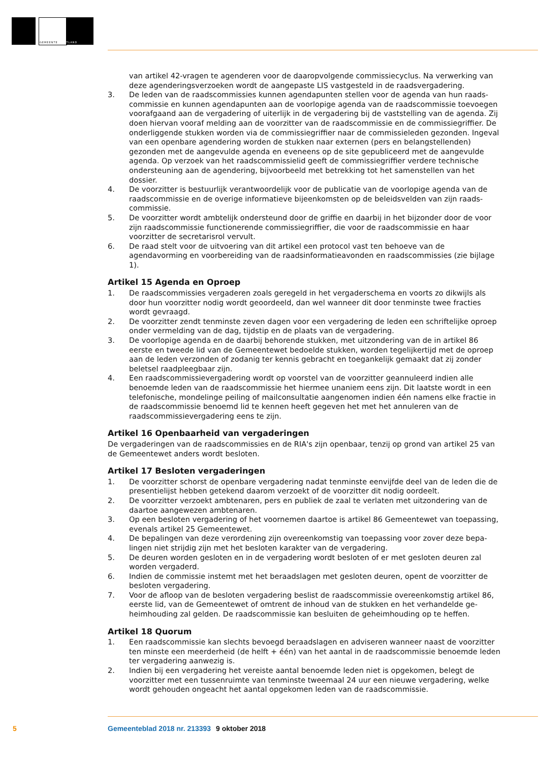GEMEENTE WESTLAND
van artikel 42-vragen te agenderen voor de daaropvolgende commissiecyclus. Na verwerking van deze agenderingsverzoeken wordt de aangepaste LIS vastgesteld in de raadsvergadering.
3. De leden van de raadscommissies kunnen agendapunten stellen voor de agenda van hun raads­commissie en kunnen agendapunten aan de voorlopige agenda van de raadscommissie toevoegen voorafgaand aan de vergadering of uiterlijk in de vergadering bij de vaststelling van de agenda. Zij doen hiervan vooraf melding aan de voorzitter van de raadscommissie en de commissiegriffier. De onderliggende stukken worden via de commissiegriffier naar de commissieleden gezonden. Ingeval van een openbare agendering worden de stukken naar externen (pers en belangstellenden) gezonden met de aangevulde agenda en eveneens op de site gepubliceerd met de aangevulde agenda. Op verzoek van het raadscommissielid geeft de commissiegriffier verdere technische ondersteuning aan de agendering, bijvoorbeeld met betrekking tot het samenstellen van het dossier.
4. De voorzitter is bestuurlijk verantwoordelijk voor de publicatie van de voorlopige agenda van de raadscommissie en de overige informatieve bijeenkomsten op de beleidsvelden van zijn raads­commissie.
5. De voorzitter wordt ambtelijk ondersteund door de griffie en daarbij in het bijzonder door de voor zijn raadscommissie functionerende commissiegriffier, die voor de raadscommissie en haar voorzitter de secretarisrol vervult.
6. De raad stelt voor de uitvoering van dit artikel een protocol vast ten behoeve van de agendavorming en voorbereiding van de raadsinformatieavonden en raadscommissies (zie bijlage 1).
Artikel 15 Agenda en Oproep
1. De raadscommissies vergaderen zoals geregeld in het vergaderschema en voorts zo dikwijls als door hun voorzitter nodig wordt geoordeeld, dan wel wanneer dit door tenminste twee fracties wordt gevraagd.
2. De voorzitter zendt tenminste zeven dagen voor een vergadering de leden een schriftelijke oproep onder vermelding van de dag, tijdstip en de plaats van de vergadering.
3. De voorlopige agenda en de daarbij behorende stukken, met uitzondering van de in artikel 86 eerste en tweede lid van de Gemeentewet bedoelde stukken, worden tegelijkertijd met de oproep aan de leden verzonden of zodanig ter kennis gebracht en toegankelijk gemaakt dat zij zonder beletsel raadpleegbaar zijn.
4. Een raadscommissievergadering wordt op voorstel van de voorzitter geannuleerd indien alle benoemde leden van de raadscommissie het hiermee unaniem eens zijn. Dit laatste wordt in een telefonische, mondelinge peiling of mailconsultatie aangenomen indien één namens elke fractie in de raadscommissie benoemd lid te kennen heeft gegeven het met het annuleren van de raadscommissievergadering eens te zijn.
Artikel 16 Openbaarheid van vergaderingen
De vergaderingen van de raadscommissies en de RIA's zijn openbaar, tenzij op grond van artikel 25 van de Gemeentewet anders wordt besloten.
Artikel 17 Besloten vergaderingen
1. De voorzitter schorst de openbare vergadering nadat tenminste eenvijfde deel van de leden die de presentielijst hebben getekend daarom verzoekt of de voorzitter dit nodig oordeelt.
2. De voorzitter verzoekt ambtenaren, pers en publiek de zaal te verlaten met uitzondering van de daartoe aangewezen ambtenaren.
3. Op een besloten vergadering of het voornemen daartoe is artikel 86 Gemeentewet van toepassing, evenals artikel 25 Gemeentewet.
4. De bepalingen van deze verordening zijn overeenkomstig van toepassing voor zover deze bepa­lingen niet strijdig zijn met het besloten karakter van de vergadering.
5. De deuren worden gesloten en in de vergadering wordt besloten of er met gesloten deuren zal worden vergaderd.
6. Indien de commissie instemt met het beraadslagen met gesloten deuren, opent de voorzitter de besloten vergadering.
7. Voor de afloop van de besloten vergadering beslist de raadscommissie overeenkomstig artikel 86, eerste lid, van de Gemeentewet of omtrent de inhoud van de stukken en het verhandelde ge­heimhouding zal gelden. De raadscommissie kan besluiten de geheimhouding op te heffen.
Artikel 18 Quorum
1. Een raadscommissie kan slechts bevoegd beraadslagen en adviseren wanneer naast de voorzitter ten minste een meerderheid (de helft + één) van het aantal in de raadscommissie benoemde leden ter vergadering aanwezig is.
2. Indien bij een vergadering het vereiste aantal benoemde leden niet is opgekomen, belegt de voorzitter met een tussenruimte van tenminste tweemaal 24 uur een nieuwe vergadering, welke wordt gehouden ongeacht het aantal opgekomen leden van de raadscommissie.
5 Gemeenteblad 2018 nr. 213393 9 oktober 2018